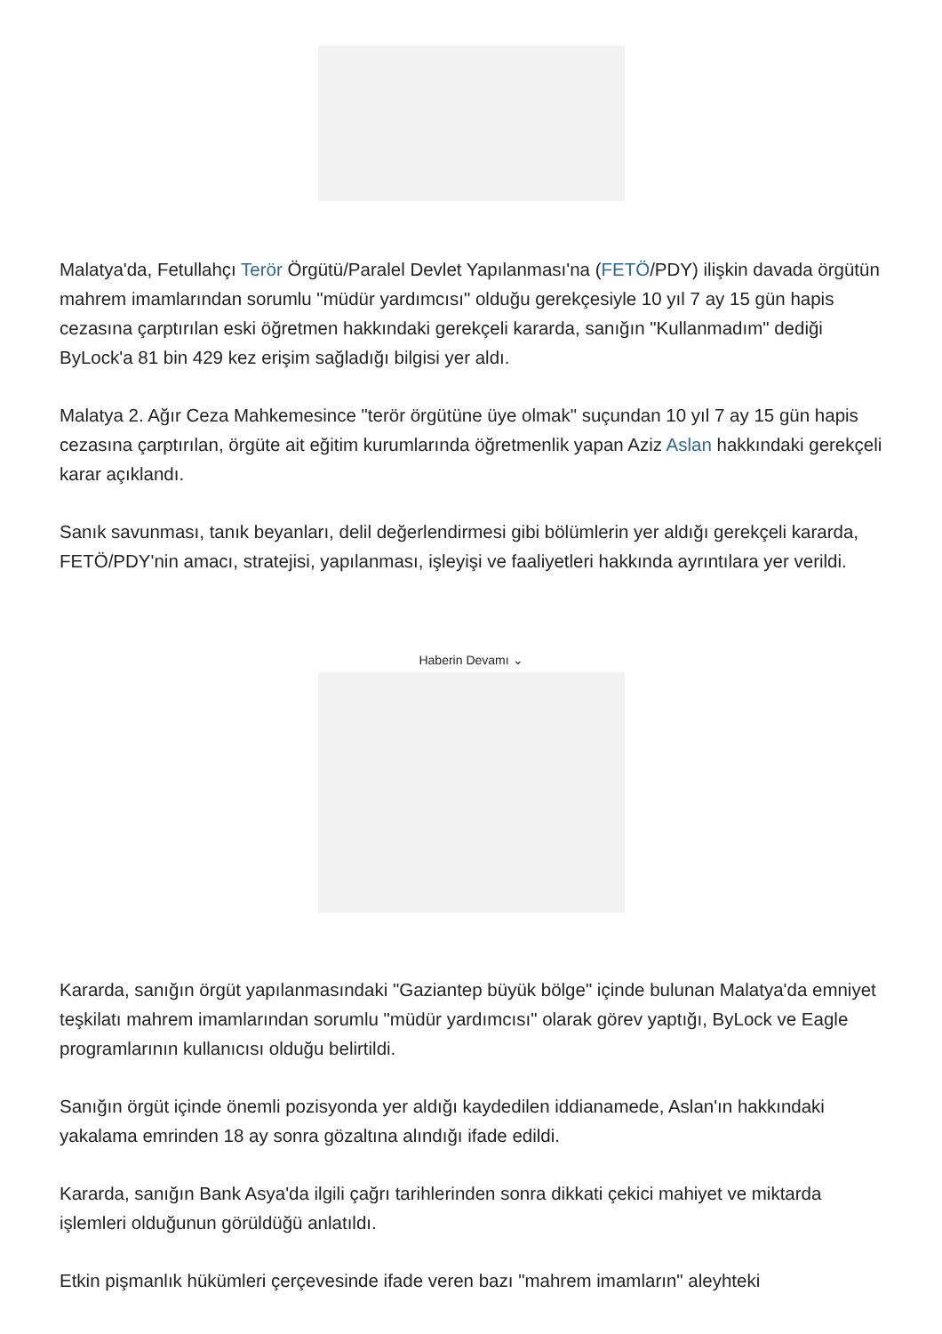Malatya'da, Fetullahçı Terör Örgütü/Paralel Devlet Yapılanması'na (FETÖ/PDY) ilişkin davada örgütün mahrem imamlarından sorumlu "müdür yardımcısı" olduğu gerekçesiyle 10 yıl 7 ay 15 gün hapis cezasına çarptırılan eski öğretmen hakkındaki gerekçeli kararda, sanığın "Kullanmadım" dediği ByLock'a 81 bin 429 kez erişim sağladığı bilgisi yer aldı.
Malatya 2. Ağır Ceza Mahkemesince "terör örgütüne üye olmak" suçundan 10 yıl 7 ay 15 gün hapis cezasına çarptırılan, örgüte ait eğitim kurumlarında öğretmenlik yapan Aziz Aslan hakkındaki gerekçeli karar açıklandı.
Sanık savunması, tanık beyanları, delil değerlendirmesi gibi bölümlerin yer aldığı gerekçeli kararda, FETÖ/PDY'nin amacı, stratejisi, yapılanması, işleyişi ve faaliyetleri hakkında ayrıntılara yer verildi.
Haberin Devamı ⌄
Kararda, sanığın örgüt yapılanmasındaki "Gaziantep büyük bölge" içinde bulunan Malatya'da emniyet teşkilatı mahrem imamlarından sorumlu "müdür yardımcısı" olarak görev yaptığı, ByLock ve Eagle programlarının kullanıcısı olduğu belirtildi.
Sanığın örgüt içinde önemli pozisyonda yer aldığı kaydedilen iddianamede, Aslan'ın hakkındaki yakalama emrinden 18 ay sonra gözaltına alındığı ifade edildi.
Kararda, sanığın Bank Asya'da ilgili çağrı tarihlerinden sonra dikkati çekici mahiyet ve miktarda işlemleri olduğunun görüldüğü anlatıldı.
Etkin pişmanlık hükümleri çerçevesinde ifade veren bazı "mahrem imamların" aleyhteki